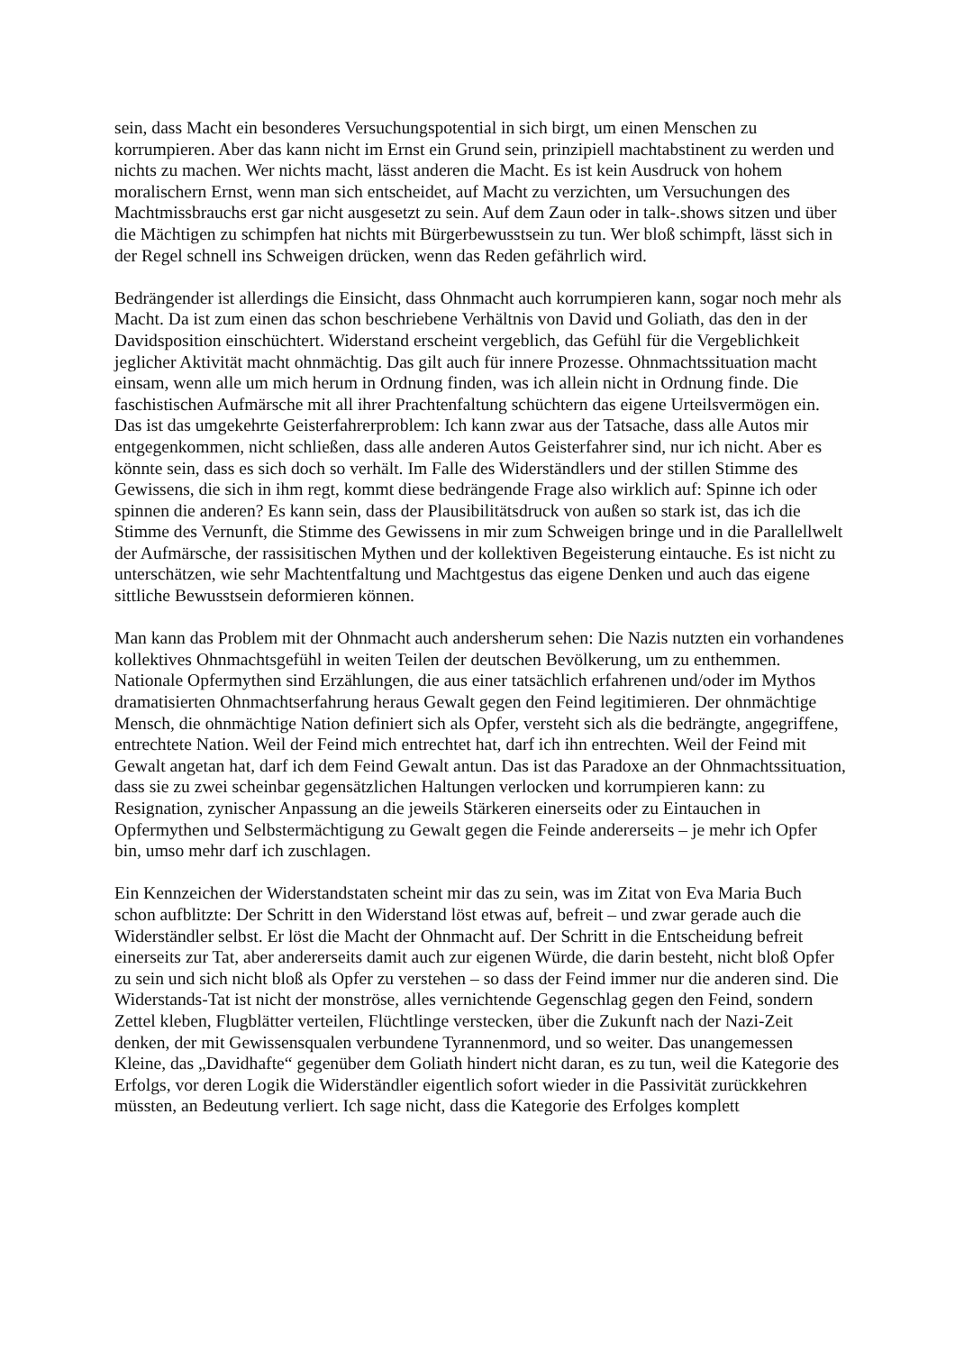sein, dass Macht ein besonderes Versuchungspotential in sich birgt, um einen Menschen zu korrumpieren. Aber das kann nicht im Ernst ein Grund sein, prinzipiell machtabstinent zu werden und nichts zu machen. Wer nichts macht, lässt anderen die Macht. Es ist kein Ausdruck von hohem moralischern Ernst, wenn man sich entscheidet, auf Macht zu verzichten, um Versuchungen des Machtmissbrauchs erst gar nicht ausgesetzt zu sein. Auf dem Zaun oder in talk-.shows sitzen und über die Mächtigen zu schimpfen hat nichts mit Bürgerbewusstsein zu tun. Wer bloß schimpft, lässt sich in der Regel schnell ins Schweigen drücken, wenn das Reden gefährlich wird.
Bedrängender ist allerdings die Einsicht, dass Ohnmacht auch korrumpieren kann, sogar noch mehr als Macht. Da ist zum einen das schon beschriebene Verhältnis von David und Goliath, das den in der Davidsposition einschüchtert. Widerstand erscheint vergeblich, das Gefühl für die Vergeblichkeit jeglicher Aktivität macht ohnmächtig. Das gilt auch für innere Prozesse. Ohnmachtssituation macht einsam, wenn alle um mich herum in Ordnung finden, was ich allein nicht in Ordnung finde. Die faschistischen Aufmärsche mit all ihrer Prachtenfaltung schüchtern das eigene Urteilsvermögen ein. Das ist das umgekehrte Geisterfahrerproblem: Ich kann zwar aus der Tatsache, dass alle Autos mir entgegenkommen, nicht schließen, dass alle anderen Autos Geisterfahrer sind, nur ich nicht. Aber es könnte sein, dass es sich doch so verhält. Im Falle des Widerständlers und der stillen Stimme des Gewissens, die sich in ihm regt, kommt diese bedrängende Frage also wirklich auf: Spinne ich oder spinnen die anderen? Es kann sein, dass der Plausibilitätsdruck von außen so stark ist, das ich die Stimme des Vernunft, die Stimme des Gewissens in mir zum Schweigen bringe und in die Parallellwelt der Aufmärsche, der rassisitischen Mythen und der kollektiven Begeisterung eintauche. Es ist nicht zu unterschätzen, wie sehr Machtentfaltung und Machtgestus das eigene Denken und auch das eigene sittliche Bewusstsein deformieren können.
Man kann das Problem mit der Ohnmacht auch andersherum sehen: Die Nazis nutzten ein vorhandenes kollektives Ohnmachtsgefühl in weiten Teilen der deutschen Bevölkerung, um zu enthemmen. Nationale Opfermythen sind Erzählungen, die aus einer tatsächlich erfahrenen und/oder im Mythos dramatisierten Ohnmachtserfahrung heraus Gewalt gegen den Feind legitimieren. Der ohnmächtige Mensch, die ohnmächtige Nation definiert sich als Opfer, versteht sich als die bedrängte, angegriffene, entrechtete Nation. Weil der Feind mich entrechtet hat, darf ich ihn entrechten. Weil der Feind mit Gewalt angetan hat, darf ich dem Feind Gewalt antun. Das ist das Paradoxe an der Ohnmachtssituation, dass sie zu zwei scheinbar gegensätzlichen Haltungen verlocken und korrumpieren kann: zu Resignation, zynischer Anpassung an die jeweils Stärkeren einerseits oder zu Eintauchen in Opfermythen und Selbstermächtigung zu Gewalt gegen die Feinde andererseits – je mehr ich Opfer bin, umso mehr darf ich zuschlagen.
Ein Kennzeichen der Widerstandstaten scheint mir das zu sein, was im Zitat von Eva Maria Buch schon aufblitzte: Der Schritt in den Widerstand löst etwas auf, befreit – und zwar gerade auch die Widerständler selbst. Er löst die Macht der Ohnmacht auf. Der Schritt in die Entscheidung befreit einerseits zur Tat, aber andererseits damit auch zur eigenen Würde, die darin besteht, nicht bloß Opfer zu sein und sich nicht bloß als Opfer zu verstehen – so dass der Feind immer nur die anderen sind. Die Widerstands-Tat ist nicht der monströse, alles vernichtende Gegenschlag gegen den Feind, sondern Zettel kleben, Flugblätter verteilen, Flüchtlinge verstecken, über die Zukunft nach der Nazi-Zeit denken, der mit Gewissensqualen verbundene Tyrannenmord, und so weiter. Das unangemessen Kleine, das „Davidhafte“ gegenüber dem Goliath hindert nicht daran, es zu tun, weil die Kategorie des Erfolgs, vor deren Logik die Widerständler eigentlich sofort wieder in die Passivität zurückkehren müssten, an Bedeutung verliert. Ich sage nicht, dass die Kategorie des Erfolges komplett